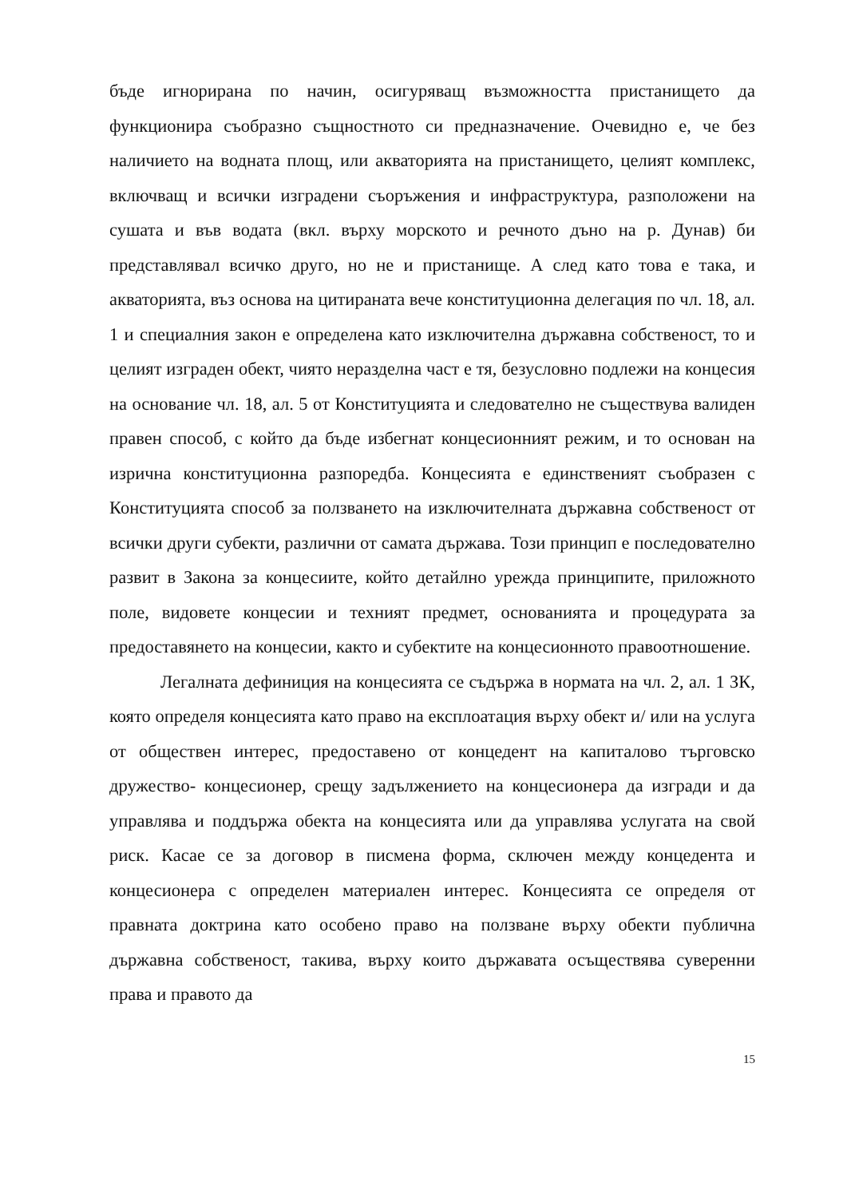бъде игнорирана по начин, осигуряващ възможността пристанището да функционира съобразно същностното си предназначение. Очевидно е, че без наличието на водната площ, или акваторията на пристанището, целият комплекс, включващ и всички изградени съоръжения и инфраструктура, разположени на сушата и във водата (вкл. върху морското и речното дъно на р. Дунав) би представлявал всичко друго, но не и пристанище. А след като това е така, и акваторията, въз основа на цитираната вече конституционна делегация по чл. 18, ал. 1 и специалния закон е определена като изключителна държавна собственост, то и целият изграден обект, чиято неразделна част е тя, безусловно подлежи на концесия на основание чл. 18, ал. 5 от Конституцията и следователно не съществува валиден правен способ, с който да бъде избегнат концесионният режим, и то основан на изрична конституционна разпоредба. Концесията е единственият съобразен с Конституцията способ за ползването на изключителната държавна собственост от всички други субекти, различни от самата държава. Този принцип е последователно развит в Закона за концесиите, който детайлно урежда принципите, приложното поле, видовете концесии и техният предмет, основанията и процедурата за предоставянето на концесии, както и субектите на концесионното правоотношение.
Легалната дефиниция на концесията се съдържа в нормата на чл. 2, ал. 1 ЗК, която определя концесията като право на експлоатация върху обект и/ или на услуга от обществен интерес, предоставено от концедент на капиталово търговско дружество- концесионер, срещу задължението на концесионера да изгради и да управлява и поддържа обекта на концесията или да управлява услугата на свой риск. Касае се за договор в писмена форма, сключен между концедента и концесионера с определен материален интерес. Концесията се определя от правната доктрина като особено право на ползване върху обекти публична държавна собственост, такива, върху които държавата осъществява суверенни права и правото да
15